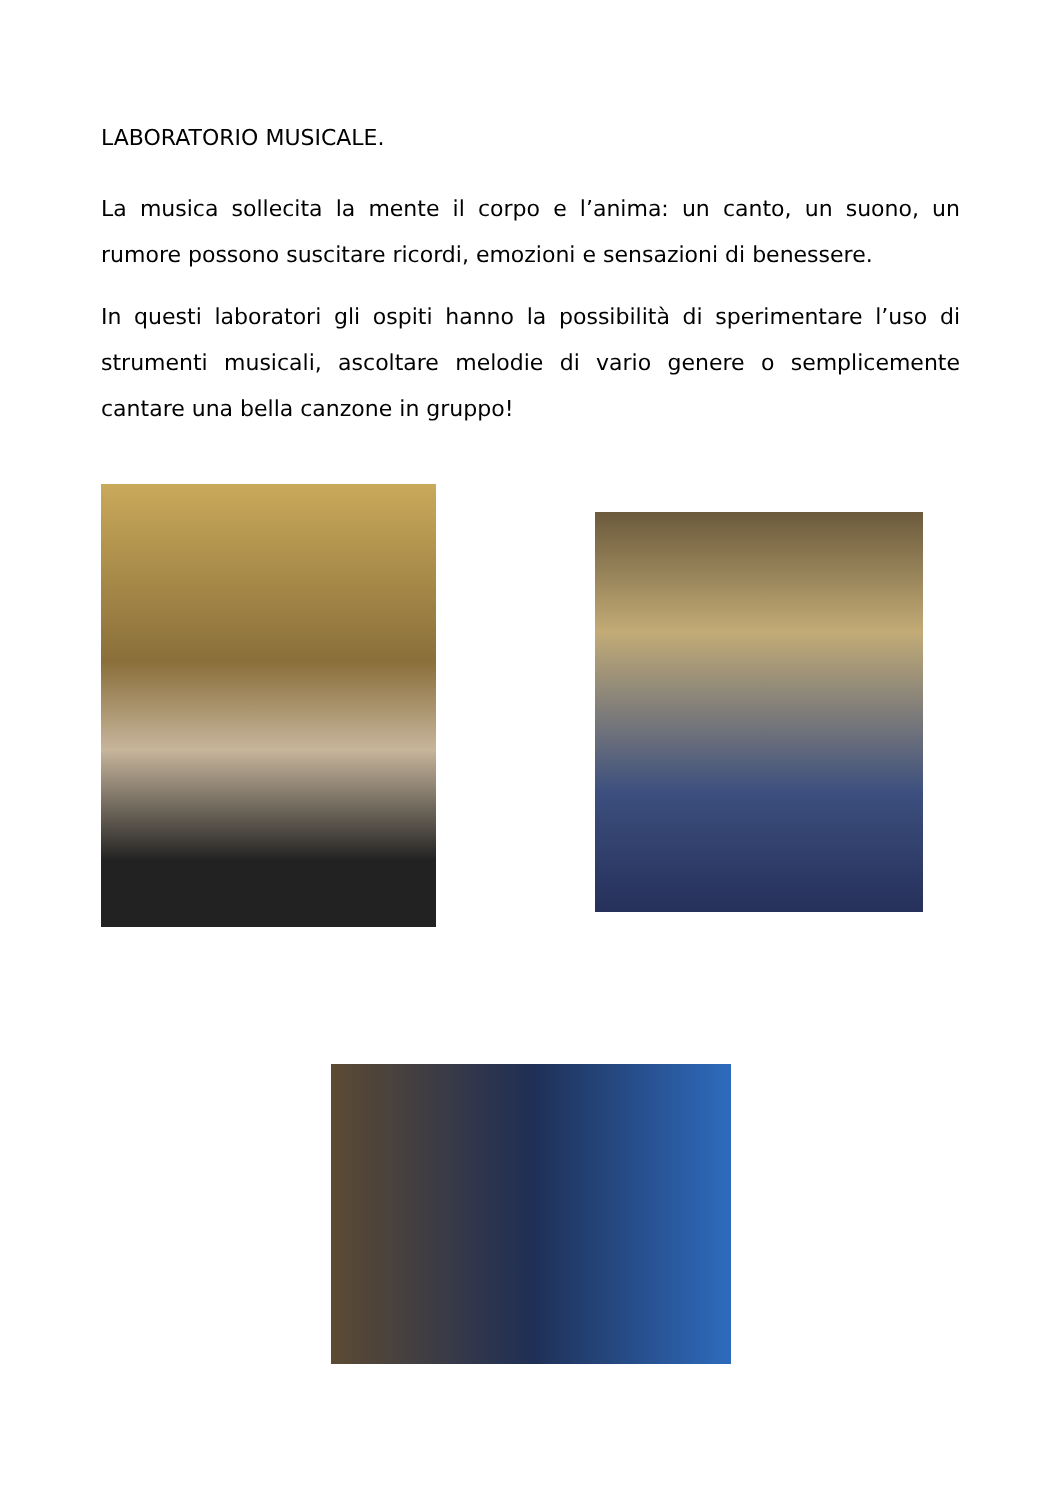LABORATORIO MUSICALE.
La musica sollecita la mente il corpo e l’anima: un canto, un suono, un rumore possono suscitare ricordi, emozioni e sensazioni di benessere.
In questi laboratori gli ospiti hanno la possibilità di sperimentare l’uso di strumenti musicali, ascoltare melodie di vario genere o semplicemente cantare una bella canzone in gruppo!